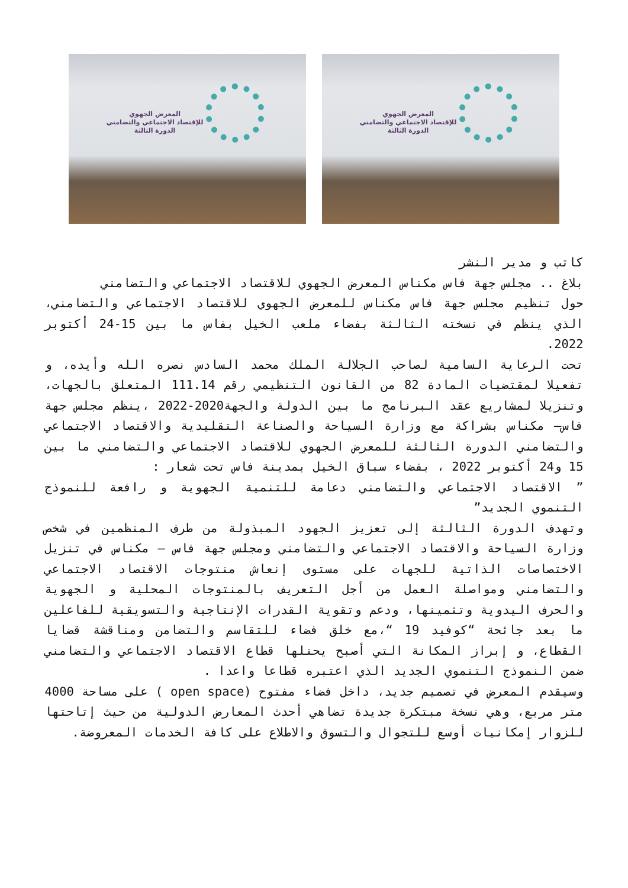المعرض الجهوي
للإقتصاد الاجتماعي والتضامني
الدورة الثالثة
المعرض الجهوي
للإقتصاد الاجتماعي والتضامني
الدورة الثالثة
كاتب و مدير النشر
بلاغ .. مجلس جهة فاس مكناس المعرض الجهوي للاقتصاد الاجتماعي والتضامني
حول تنظيم مجلس جهة فاس مكناس للمعرض الجهوي للاقتصاد الاجتماعي والتضامني، الذي ينظم في نسخته الثالثة بفضاء ملعب الخيل بفاس ما بين 15-24 أكتوبر 2022.
تحت الرعاية السامية لصاحب الجلالة الملك محمد السادس نصره الله وأيده، و تفعيلا لمقتضيات المادة 82 من القانون التنظيمي رقم 111.14 المتعلق بالجهات، وتنزيلا لمشاريع عقد البرنامج ما بين الدولة والجهة2020-2022 ،ينظم مجلس جهة فاس– مكناس بشراكة مع وزارة السياحة والصناعة التقليدية والاقتصاد الاجتماعي والتضامني الدورة الثالثة للمعرض الجهوي للاقتصاد الاجتماعي والتضامني ما بين 15 و24 أكتوبر 2022 ، بفضاء سباق الخيل بمدينة فاس تحت شعار :
” الاقتصاد الاجتماعي والتضامني دعامة للتنمية الجهوية و رافعة للنموذج التنموي الجديد”
وتهدف الدورة الثالثة إلى تعزيز الجهود المبذولة من طرف المنظمين في شخص وزارة السياحة والاقتصاد الاجتماعي والتضامني ومجلس جهة فاس – مكناس في تنزيل الاختصاصات الذاتية للجهات على مستوى إنعاش منتوجات الاقتصاد الاجتماعي والتضامني ومواصلة العمل من أجل التعريف بالمنتوجات المحلية و الجهوية والحرف اليدوية وتثمينها، ودعم وتقوية القدرات الإنتاجية والتسويقية للفاعلين ما بعد جائحة “كوفيد 19 “،مع خلق فضاء للتقاسم والتضامن ومناقشة قضايا القطاع، و إبراز المكانة التي أصبح يحتلها قطاع الاقتصاد الاجتماعي والتضامني ضمن النموذج التنموي الجديد الذي اعتبره قطاعا واعدا .
وسيقدم المعرض في تصميم جديد، داخل فضاء مفتوح (open space ) على مساحة 4000 متر مربع، وهي نسخة مبتكرة جديدة تضاهي أحدث المعارض الدولية من حيث إتاحتها للزوار إمكانيات أوسع للتجوال والتسوق والاطلاع على كافة الخدمات المعروضة.